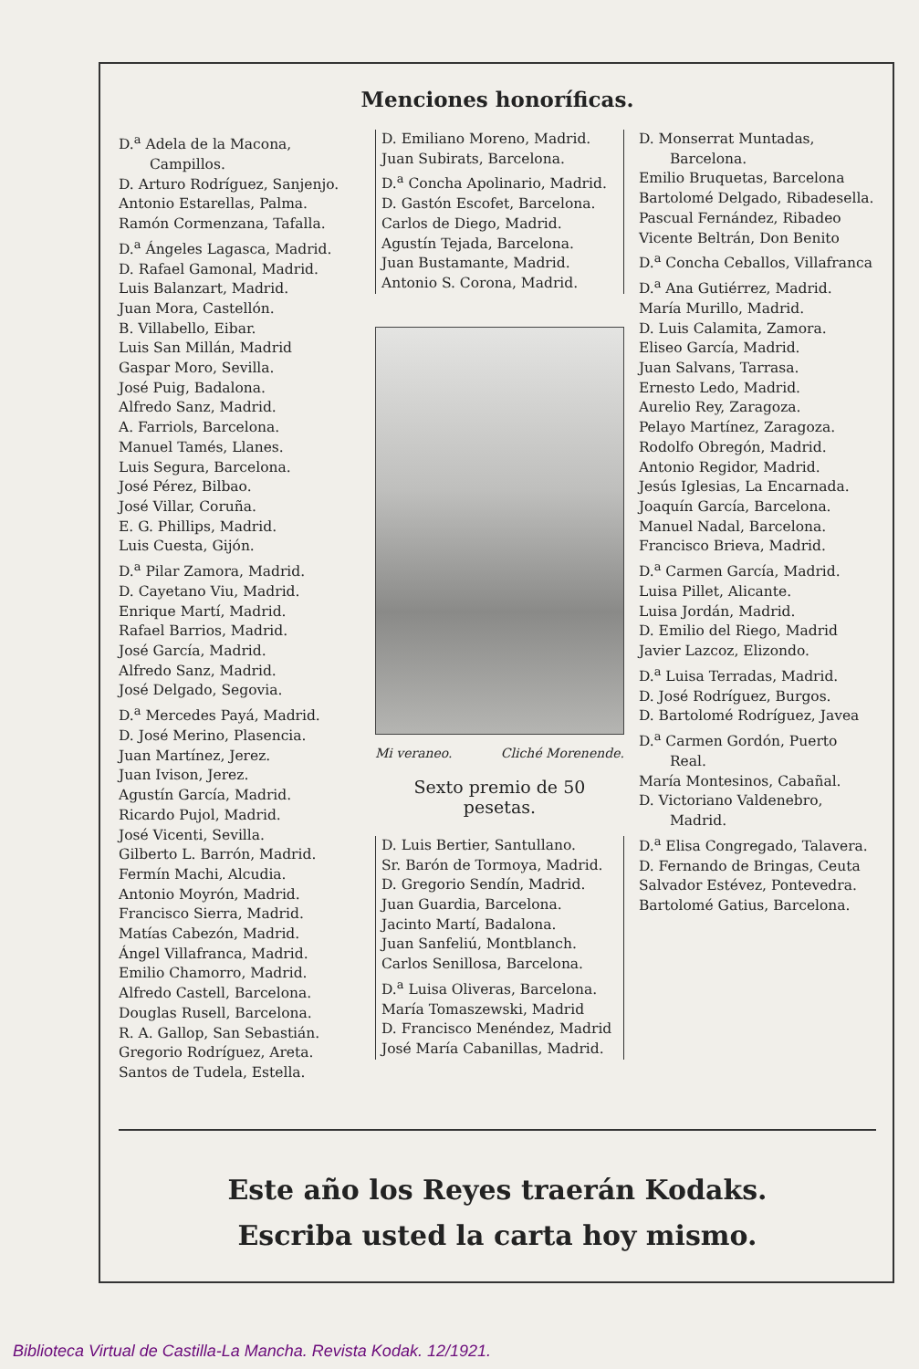Menciones honoríficas.
D.<sup>a</sup> Adela de la Macona, Campillos.
D. Arturo Rodríguez, Sanjenjo.
Antonio Estarellas, Palma.
Ramón Cormenzana, Tafalla.
D.<sup>a</sup> Ángeles Lagasca, Madrid.
D. Rafael Gamonal, Madrid.
Luis Balanzart, Madrid.
Juan Mora, Castellón.
B. Villabello, Eibar.
Luis San Millán, Madrid
Gaspar Moro, Sevilla.
José Puig, Badalona.
Alfredo Sanz, Madrid.
A. Farriols, Barcelona.
Manuel Tamés, Llanes.
Luis Segura, Barcelona.
José Pérez, Bilbao.
José Villar, Coruña.
E. G. Phillips, Madrid.
Luis Cuesta, Gijón.
D.<sup>a</sup> Pilar Zamora, Madrid.
D. Cayetano Viu, Madrid.
Enrique Martí, Madrid.
Rafael Barrios, Madrid.
José García, Madrid.
Alfredo Sanz, Madrid.
José Delgado, Segovia.
D.<sup>a</sup> Mercedes Payá, Madrid.
D. José Merino, Plasencia.
Juan Martínez, Jerez.
Juan Ivison, Jerez.
Agustín García, Madrid.
Ricardo Pujol, Madrid.
José Vicenti, Sevilla.
Gilberto L. Barrón, Madrid.
Fermín Machi, Alcudia.
Antonio Moyrón, Madrid.
Francisco Sierra, Madrid.
Matías Cabezón, Madrid.
Ángel Villafranca, Madrid.
Emilio Chamorro, Madrid.
Alfredo Castell, Barcelona.
Douglas Rusell, Barcelona.
R. A. Gallop, San Sebastián.
Gregorio Rodríguez, Areta.
Santos de Tudela, Estella.
D. Emiliano Moreno, Madrid.
Juan Subirats, Barcelona.
D.<sup>a</sup> Concha Apolinario, Madrid.
D. Gastón Escofet, Barcelona.
Carlos de Diego, Madrid.
Agustín Tejada, Barcelona.
Juan Bustamante, Madrid.
Antonio S. Corona, Madrid.
Mi veraneo. Cliché Morenende.
Sexto premio de 50 pesetas.
D. Luis Bertier, Santullano.
Sr. Barón de Tormoya, Madrid.
D. Gregorio Sendín, Madrid.
Juan Guardia, Barcelona.
Jacinto Martí, Badalona.
Juan Sanfeliú, Montblanch.
Carlos Senillosa, Barcelona.
D.<sup>a</sup> Luisa Oliveras, Barcelona.
María Tomaszewski, Madrid
D. Francisco Menéndez, Madrid
José María Cabanillas, Madrid.
D. Monserrat Muntadas, Barcelona.
Emilio Bruquetas, Barcelona
Bartolomé Delgado, Ribadesella.
Pascual Fernández, Ribadeo
Vicente Beltrán, Don Benito
D.<sup>a</sup> Concha Ceballos, Villafranca
D.<sup>a</sup> Ana Gutiérrez, Madrid.
María Murillo, Madrid.
D. Luis Calamita, Zamora.
Eliseo García, Madrid.
Juan Salvans, Tarrasa.
Ernesto Ledo, Madrid.
Aurelio Rey, Zaragoza.
Pelayo Martínez, Zaragoza.
Rodolfo Obregón, Madrid.
Antonio Regidor, Madrid.
Jesús Iglesias, La Encarnada.
Joaquín García, Barcelona.
Manuel Nadal, Barcelona.
Francisco Brieva, Madrid.
D.<sup>a</sup> Carmen García, Madrid.
Luisa Pillet, Alicante.
Luisa Jordán, Madrid.
D. Emilio del Riego, Madrid
Javier Lazcoz, Elizondo.
D.<sup>a</sup> Luisa Terradas, Madrid.
D. José Rodríguez, Burgos.
D. Bartolomé Rodríguez, Javea
D.<sup>a</sup> Carmen Gordón, Puerto Real.
María Montesinos, Cabañal.
D. Victoriano Valdenebro, Madrid.
D.<sup>a</sup> Elisa Congregado, Talavera.
D. Fernando de Bringas, Ceuta
Salvador Estévez, Pontevedra.
Bartolomé Gatius, Barcelona.
Este año los Reyes traerán Kodaks.
Escriba usted la carta hoy mismo.
Biblioteca Virtual de Castilla-La Mancha. Revista Kodak. 12/1921.